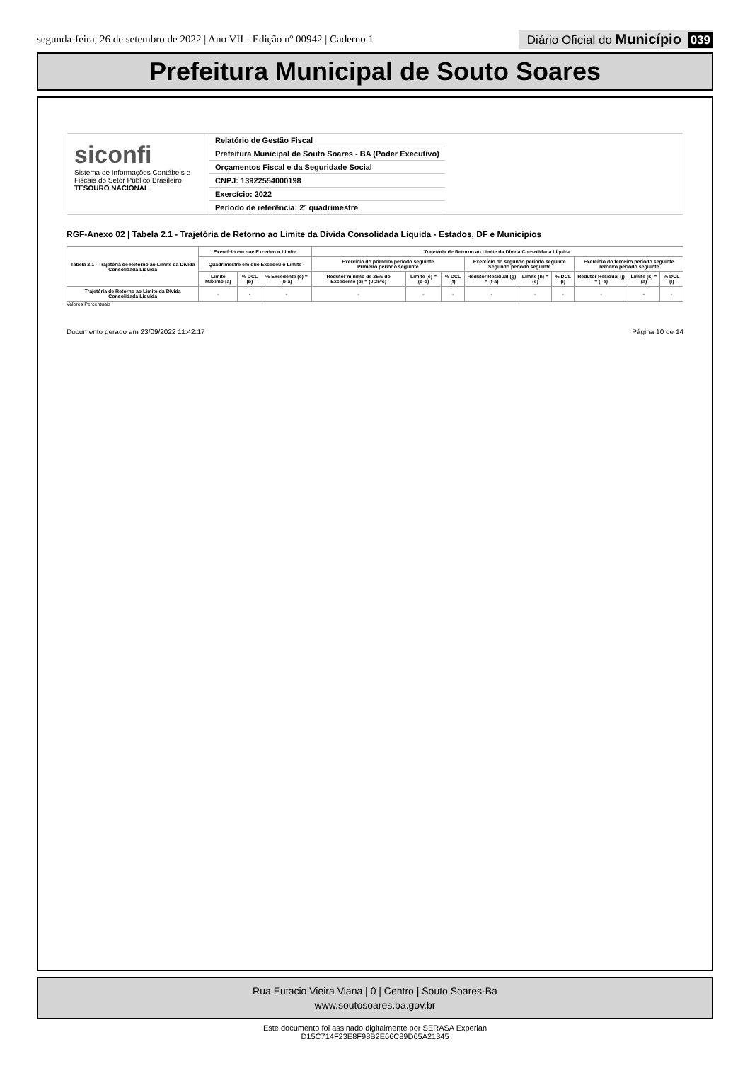segunda-feira, 26 de setembro de 2022 | Ano VII - Edição nº 00942 | Caderno 1
Diário Oficial do Município 039
Prefeitura Municipal de Souto Soares
siconfi
Sistema de Informações Contábeis e Fiscais do Setor Público Brasileiro
TESOURO NACIONAL
Relatório de Gestão Fiscal
Prefeitura Municipal de Souto Soares - BA (Poder Executivo)
Orçamentos Fiscal e da Seguridade Social
CNPJ: 13922554000198
Exercício: 2022
Período de referência: 2º quadrimestre
RGF-Anexo 02 | Tabela 2.1 - Trajetória de Retorno ao Limite da Dívida Consolidada Líquida - Estados, DF e Municípios
| Tabela 2.1 - Trajetória de Retorno ao Limite da Dívida Consolidada Líquida | Exercício em que Excedeu o Limite | | | Trajetória de Retorno ao Limite da Dívida Consolidada Líquida | | | | | | | | |
| --- | --- | --- | --- | --- | --- | --- | --- | --- | --- | --- | --- | --- |
| | Quadrimestre em que Excedeu o Limite | | | Exercício do primeiro período seguinte Primeiro período seguinte | | | Exercício do segundo período seguinte Segundo período seguinte | | | Exercício do terceiro período seguinte Terceiro período seguinte | | |
| | Limite Máximo (a) | % DCL (b) | % Excedente (c) = (b-a) | Redutor mínimo de 25% do Excedente (d) = (0,25*c) | Limite (e) = (b-d) | % DCL (f) | Redutor Residual (g) = (f-a) | Limite (h) = (e) | % DCL (i) | Redutor Residual (j) = (i-a) | Limite (k) = (a) | % DCL (l) |
| Trajetória de Retorno ao Limite da Dívida Consolidada Líquida | - | - | - | - | - | - | - | - | - | - | - | - |
Valores Percentuais
Documento gerado em 23/09/2022 11:42:17 Página 10 de 14
Rua Eutacio Vieira Viana | 0 | Centro | Souto Soares-Ba
www.soutosoares.ba.gov.br
Este documento foi assinado digitalmente por SERASA Experian
D15C714F23E8F98B2E66C89D65A21345